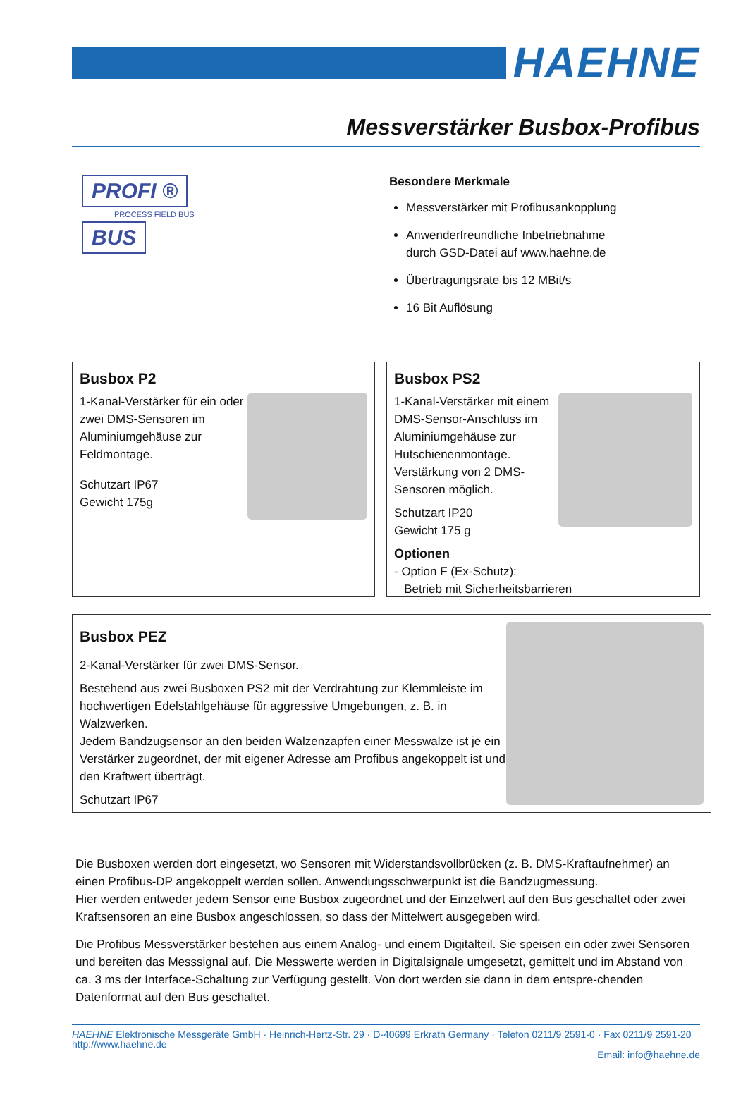HAEHNE
Messverstärker Busbox-Profibus
PROFI ®
PROCESS FIELD BUS
BUS
Besondere Merkmale
Messverstärker mit Profibusankopplung
Anwenderfreundliche Inbetriebnahme
durch GSD-Datei auf www.haehne.de
Übertragungsrate bis 12 MBit/s
16 Bit Auflösung
Busbox P2
1-Kanal-Verstärker für ein oder zwei DMS-Sensoren im Aluminiumgehäuse zur Feldmontage.
Schutzart IP67
Gewicht 175g
Busbox PS2
1-Kanal-Verstärker mit einem DMS-Sensor-Anschluss im Aluminiumgehäuse zur Hutschienenmontage. Verstärkung von 2 DMS-Sensoren möglich.
Schutzart IP20
Gewicht 175 g
Optionen
- Option F (Ex-Schutz):
Betrieb mit Sicherheitsbarrieren
Busbox PEZ
2-Kanal-Verstärker für zwei DMS-Sensor.
Bestehend aus zwei Busboxen PS2 mit der Verdrahtung zur Klemmleiste im hochwertigen Edelstahlgehäuse für aggressive Umgebungen, z. B. in Walzwerken.
Jedem Bandzugsensor an den beiden Walzenzapfen einer Messwalze ist je ein Verstärker zugeordnet, der mit eigener Adresse am Profibus angekoppelt ist und den Kraftwert überträgt.
Schutzart IP67
Die Busboxen werden dort eingesetzt, wo Sensoren mit Widerstandsvollbrücken (z. B. DMS-Kraftaufnehmer) an einen Profibus-DP angekoppelt werden sollen. Anwendungsschwerpunkt ist die Bandzugmessung.
Hier werden entweder jedem Sensor eine Busbox zugeordnet und der Einzelwert auf den Bus geschaltet oder zwei Kraftsensoren an eine Busbox angeschlossen, so dass der Mittelwert ausgegeben wird.
Die Profibus Messverstärker bestehen aus einem Analog- und einem Digitalteil. Sie speisen ein oder zwei Sensoren und bereiten das Messsignal auf. Die Messwerte werden in Digitalsignale umgesetzt, gemittelt und im Abstand von ca. 3 ms der Interface-Schaltung zur Verfügung gestellt. Von dort werden sie dann in dem entspre-chenden Datenformat auf den Bus geschaltet.
HAEHNE Elektronische Messgeräte GmbH · Heinrich-Hertz-Str. 29 · D-40699 Erkrath Germany · Telefon 0211/9 2591-0 · Fax 0211/9 2591-20
http://www.haehne.de
Email: info@haehne.de